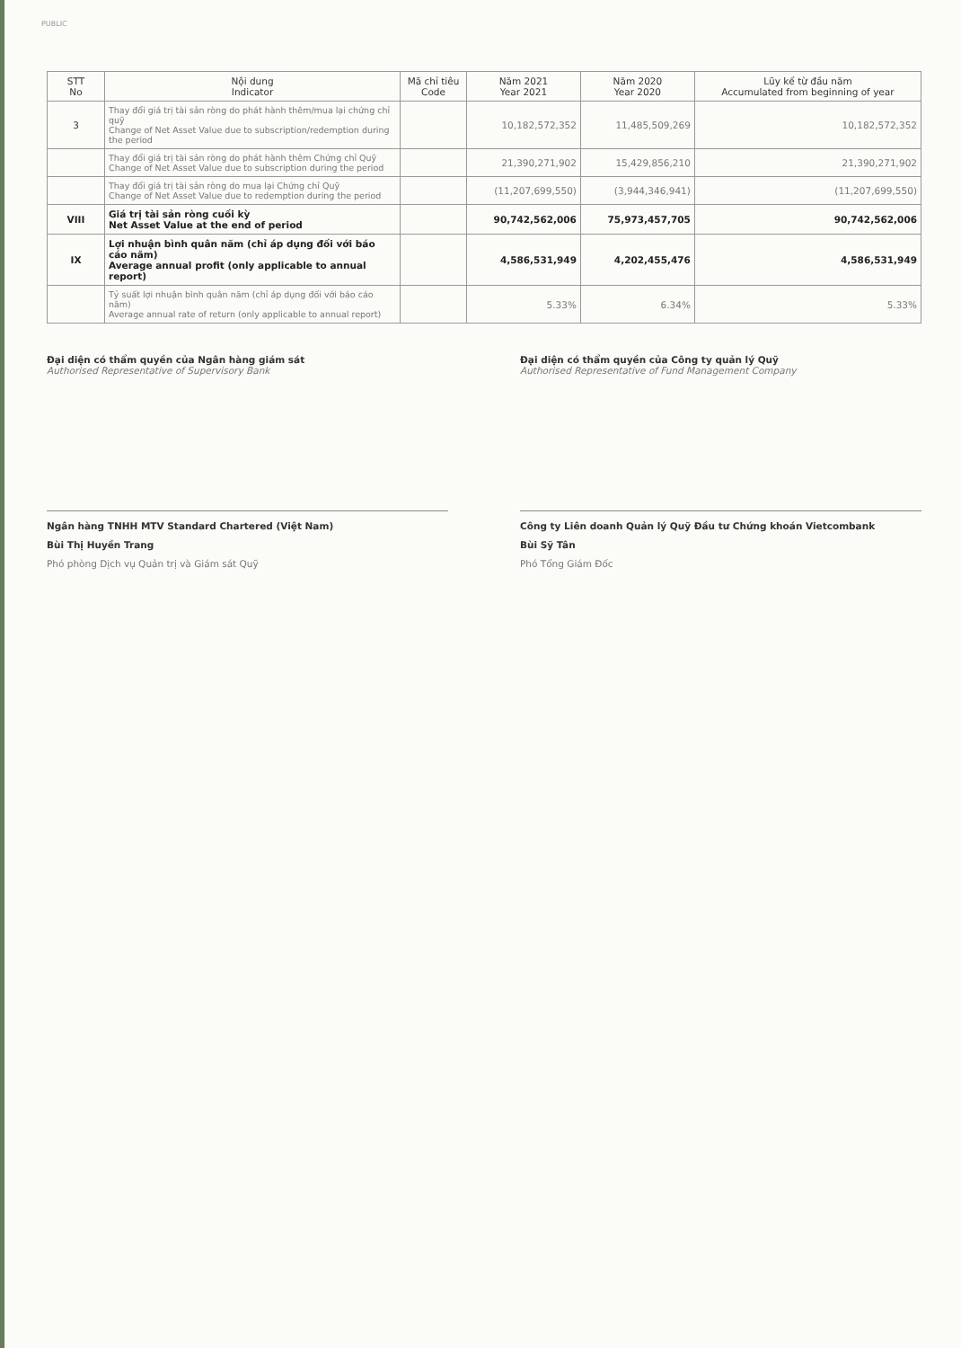PUBLIC
| STT No | Nội dung Indicator | Mã chỉ tiêu Code | Năm 2021 Year 2021 | Năm 2020 Year 2020 | Lũy kế từ đầu năm Accumulated from beginning of year |
| --- | --- | --- | --- | --- | --- |
| 3 | Thay đổi giá trị tài sản ròng do phát hành thêm/mua lại chứng chỉ quỹ Change of Net Asset Value due to subscription/redemption during the period | | 10,182,572,352 | 11,485,509,269 | 10,182,572,352 |
| | Thay đổi giá trị tài sản ròng do phát hành thêm Chứng chỉ Quỹ Change of Net Asset Value due to subscription during the period | | 21,390,271,902 | 15,429,856,210 | 21,390,271,902 |
| | Thay đổi giá trị tài sản ròng do mua lại Chứng chỉ Quỹ Change of Net Asset Value due to redemption during the period | | (11,207,699,550) | (3,944,346,941) | (11,207,699,550) |
| VIII | Giá trị tài sản ròng cuối kỳ Net Asset Value at the end of period | | 90,742,562,006 | 75,973,457,705 | 90,742,562,006 |
| IX | Lợi nhuận bình quân năm (chỉ áp dụng đối với báo cáo năm) Average annual profit (only applicable to annual report) | | 4,586,531,949 | 4,202,455,476 | 4,586,531,949 |
| | Tỷ suất lợi nhuận bình quân năm (chỉ áp dụng đối với báo cáo năm) Average annual rate of return (only applicable to annual report) | | 5.33% | 6.34% | 5.33% |
Đại diện có thẩm quyền của Ngân hàng giám sát
Authorised Representative of Supervisory Bank
Ngân hàng TNHH MTV Standard Chartered (Việt Nam)
Bùi Thị Huyền Trang
Phó phòng Dịch vụ Quản trị và Giám sát Quỹ
Đại diện có thẩm quyền của Công ty quản lý Quỹ
Authorised Representative of Fund Management Company
Công ty Liên doanh Quản lý Quỹ Đầu tư Chứng khoán Vietcombank
Bùi Sỹ Tân
Phó Tổng Giám Đốc